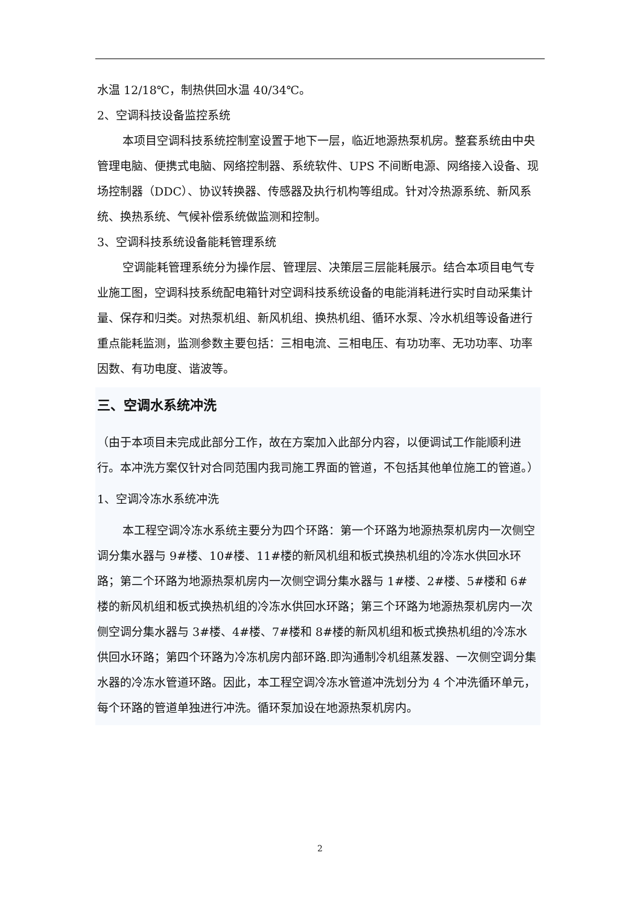水温 12/18℃，制热供回水温 40/34℃。
2、空调科技设备监控系统
本项目空调科技系统控制室设置于地下一层，临近地源热泵机房。整套系统由中央管理电脑、便携式电脑、网络控制器、系统软件、UPS 不间断电源、网络接入设备、现场控制器（DDC）、协议转换器、传感器及执行机构等组成。针对冷热源系统、新风系统、换热系统、气候补偿系统做监测和控制。
3、空调科技系统设备能耗管理系统
空调能耗管理系统分为操作层、管理层、决策层三层能耗展示。结合本项目电气专业施工图，空调科技系统配电箱针对空调科技系统设备的电能消耗进行实时自动采集计量、保存和归类。对热泵机组、新风机组、换热机组、循环水泵、冷水机组等设备进行重点能耗监测，监测参数主要包括：三相电流、三相电压、有功功率、无功功率、功率因数、有功电度、谐波等。
三、空调水系统冲洗
（由于本项目未完成此部分工作，故在方案加入此部分内容，以便调试工作能顺利进行。本冲洗方案仅针对合同范围内我司施工界面的管道，不包括其他单位施工的管道。）
1、空调冷冻水系统冲洗
本工程空调冷冻水系统主要分为四个环路：第一个环路为地源热泵机房内一次侧空调分集水器与 9#楼、10#楼、11#楼的新风机组和板式换热机组的冷冻水供回水环路；第二个环路为地源热泵机房内一次侧空调分集水器与 1#楼、2#楼、5#楼和 6#楼的新风机组和板式换热机组的冷冻水供回水环路；第三个环路为地源热泵机房内一次侧空调分集水器与 3#楼、4#楼、7#楼和 8#楼的新风机组和板式换热机组的冷冻水供回水环路；第四个环路为冷冻机房内部环路.即沟通制冷机组蒸发器、一次侧空调分集水器的冷冻水管道环路。因此，本工程空调冷冻水管道冲洗划分为 4 个冲洗循环单元，每个环路的管道单独进行冲洗。循环泵加设在地源热泵机房内。
2